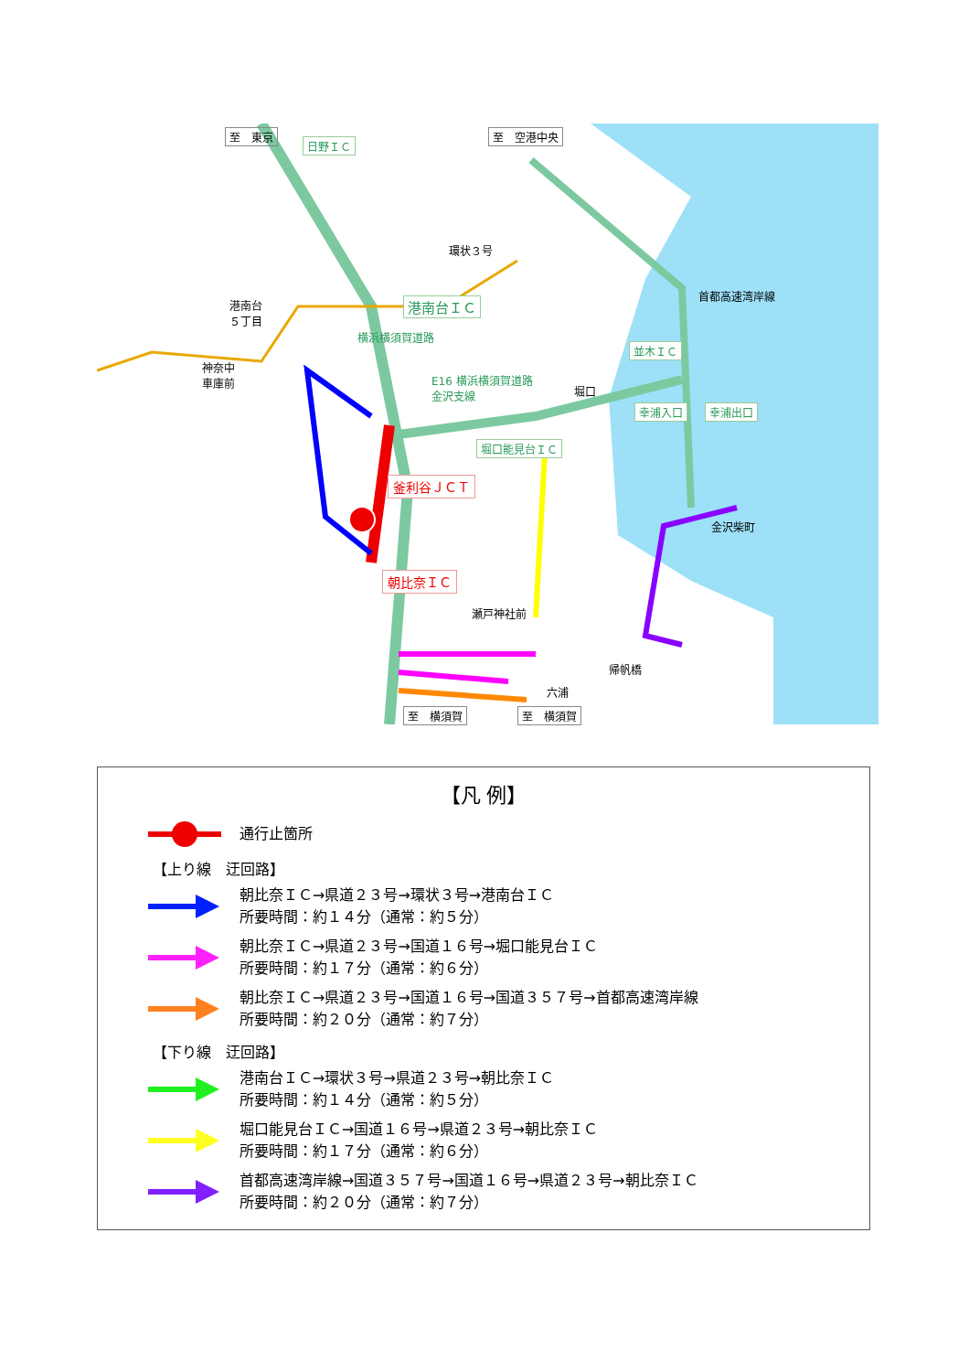至　東京
日野ＩＣ
至　空港中央
環状３号
港南台
５丁目
港南台ＩＣ
神奈中
車庫前 E16 横浜横須賀道路
金沢支線
横浜横須賀道路
並木ＩＣ
首都高速湾岸線
堀口
幸浦入口 幸浦出口
堀口能見台ＩＣ
釜利谷ＪＣＴ
金沢柴町
朝比奈ＩＣ
瀬戸神社前
帰帆橋
六浦
至　横須賀 至　横須賀
【凡 例】
通行止箇所
【上り線　迂回路】
朝比奈ＩＣ→県道２３号→環状３号→港南台ＩＣ
所要時間：約１４分（通常：約５分）
朝比奈ＩＣ→県道２３号→国道１６号→堀口能見台ＩＣ
所要時間：約１７分（通常：約６分）
朝比奈ＩＣ→県道２３号→国道１６号→国道３５７号→首都高速湾岸線
所要時間：約２０分（通常：約７分）
【下り線　迂回路】
港南台ＩＣ→環状３号→県道２３号→朝比奈ＩＣ
所要時間：約１４分（通常：約５分）
堀口能見台ＩＣ→国道１６号→県道２３号→朝比奈ＩＣ
所要時間：約１７分（通常：約６分）
首都高速湾岸線→国道３５７号→国道１６号→県道２３号→朝比奈ＩＣ
所要時間：約２０分（通常：約７分）